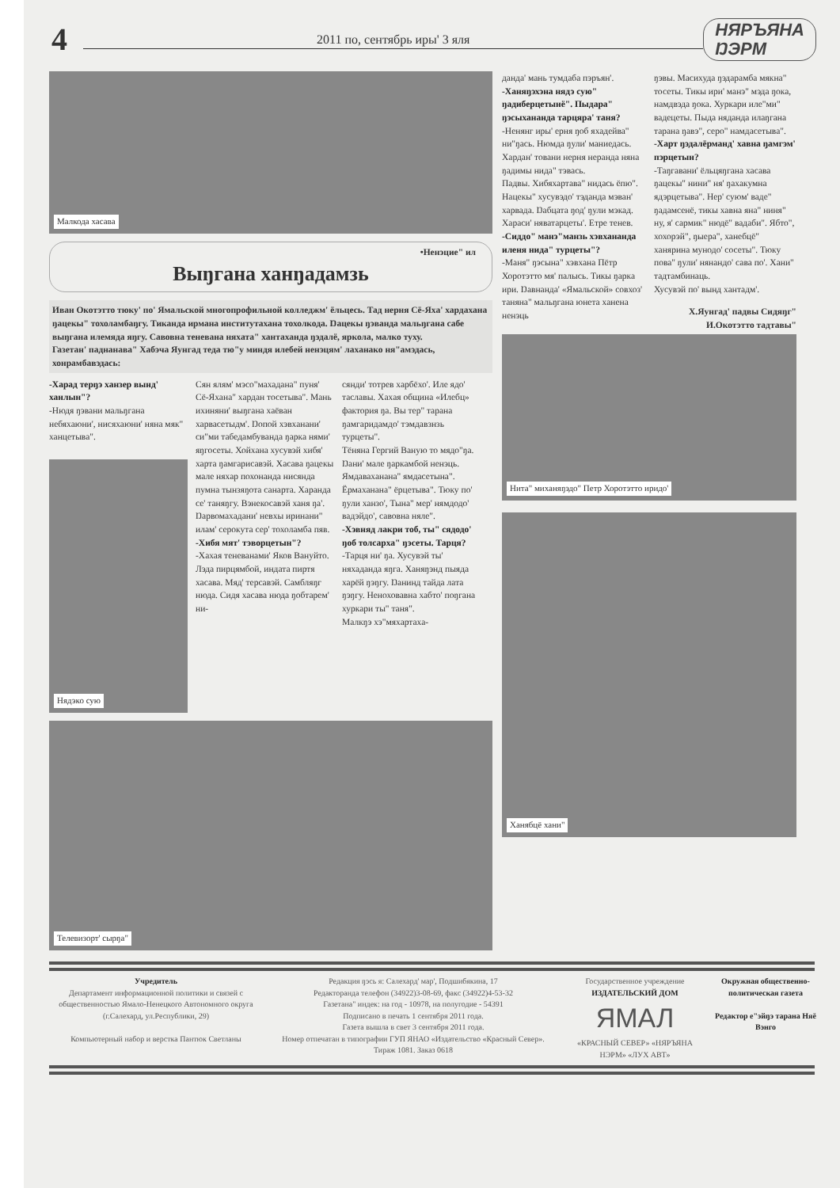4
2011 по, сентябрь иры' 3 яля
НЯРЪЯНА
ŊЭРМ
Малкода хасава
•Ненэцие" ил
Выŋгана ханŋадамзь
Иван Окотэтто тюку' по' Ямальской многопрофильной колледжм' ёльцесь. Тад нерня Сё-Яха' хардахана ŋацекы" тохоламбаŋгу. Тиканда ирмана институтахана тохолкода. Ŋацекы ŋэванда мальŋгана сабе выŋгана илемяда яŋгу. Савовна теневана няхата" хантаханда ŋэдалё, яркола, малко туху.
Газетан' паднанава" Хабэча Яунгад теда тю"у миндя илебей ненэцям' лаханако ня"амэдась, хонрамбавэдась:
-Харад терŋэ ханзер вынд' ханлын"?
-Нюдя ŋэвани мальŋгана небяхаюни', нисяхаюни' няна мяк" ханцетыва".
Нядэко сую
Сян ялям' мэсо"махадана" пуня' Сё-Яхана" хардан тосетыва". Мань ихиняни' выŋгана хаёван харвасетыдм'. Ŋопой хэвханани' си"ми табедамбуванда ŋарка нями' яŋгосеты. Хойхана хусувэй хибя' харта ŋамгарисавэй. Хасава ŋацекы мале няхар похонанда нисянда пумна тынзяŋота санарта. Харанда се' таняŋгу. Вэнекосавэй ханя ŋа'. Ŋарвомахадани' невхы иринани" илам' серокута сер' тохоламба пяв.
-Хибя мят' тэворцетын"?
-Хахая теневанами' Яков Вануйто. Лэда пирцямбой, индата пиртя хасава. Мяд' терсавэй. Самбляŋг нюда. Сидя хасава нюда ŋобтарем' ни-
сянди' тотрев харбёхо'. Иле ядо' таславы. Хахая община «Илебц» фактория ŋа. Вы тер" тарана ŋамгаридамдо' тэмдавзнзь турцеты".
Тёняна Гергий Ваную то мядо"ŋа. Ŋани' мале ŋаркамбой ненэць. Ямдаваханана" ямдасетына". Ёрмаханана" ёрцетыва". Тюку по' ŋули ханзо', Тына" мер' нямдодо' вадэйдо', савовна няле".
-Хэвняд лакри тоб, ты" сядодо' ŋоб толсарха" ŋэсеты. Тарця?
-Тарця ни' ŋа. Хусувэй ты' няхаданда яŋга. Ханяŋэнд пыяда харёй ŋэŋгу. Ŋанинд тайда лата ŋэŋгу. Неноховавна хабто' поŋгана хуркари ты" таня".
Малкŋэ хэ"мяхартаха-
Телевизорт' сырŋа"
данда' мань тумдаба пэръян'.
-Ханяŋэхэна нядэ сую" ŋадиберцетынё". Пыдара" ŋэсыхананда тарцяра' таня?
-Ненянг иры' ерня ŋоб яхадейва" ни"ŋась. Нюмда ŋули' маниедась.
Хардан' товани нерня неранда няна ŋадимы нида" тэвась.
Падвы. Хибяхартава" нидась ёпю".
Нацекы" хусувэдо' тэданда мэван' харвада. Ŋабцата ŋод' ŋули мэкад. Хараси' няватарцеты'. Етре тенев.
-Сиддо" манэ"манзь хэвхананда иленя нида" турцеты"?
-Маня" ŋэсына" хэвхана Пётр Хоротэтто мя' палысь. Тикы ŋарка ири. Ŋавнанда' «Ямальской» совхоз' таняна" мальŋгана юнета ханена ненэць
Нита" миханяŋэдо" Петр Хоротэтто иридо'
Ханябцё хани"
ŋэвы. Масихуда ŋэдарамба мякна" тосеты. Тикы ири' манэ" мэда ŋока, намдвэда ŋока. Хуркари иле"ми" вадецеты. Пыда няданда илаŋгана тарана ŋавэ", серо" намдасетыва".
-Харт ŋэдалёрманд' хавна ŋамгэм' пэрцетын?
-Таŋгавани' ёльцяŋгана хасава ŋацекы" нини" ня' ŋахакумна ядэрцетыва". Нер' суюм' ваде" ŋадамсенё, тикы хавна яна" ниня" ну, я' сармик" нюдё" вадаби". Ябто", хохорэй", ŋыера", ханебцё" ханярина мунодо' сосеты". Тюку пова" ŋули' нянандо' сава по'. Хани" тадтамбинаць.
Хусувэй по' вынд хантадм'.
Х.Яунгад' падвы Сидяŋг" И.Окотэтто тадтавы"
Учредитель
Департамент информационной политики и связей с общественностью Ямало-Ненецкого Автономного округа (г.Салехард, ул.Республики, 29)
Компьютерный набор и верстка Пантюк Светланы
Редакция ŋэсь я: Салехард' мар', Подшибякина, 17
Редакторанда телефон (34922)3-08-69, факс (34922)4-53-32
Газетана" индек: на год - 10978, на полугодие - 54391
Подписано в печать 1 сентября 2011 года.
Газета вышла в свет 3 сентября 2011 года.
Номер отпечатан в типографии ГУП ЯНАО «Издательство «Красный Север». Тираж 1081. Заказ 0618
Государственное учреждение
ИЗДАТЕЛЬСКИЙ ДОМ
ЯМАЛ
«КРАСНЫЙ СЕВЕР» «НЯРЪЯНА НЭРМ» «ЛУХ АВТ»
Окружная общественно-политическая газета
Редактор е"эйŋэ тарана Няё Вэнго